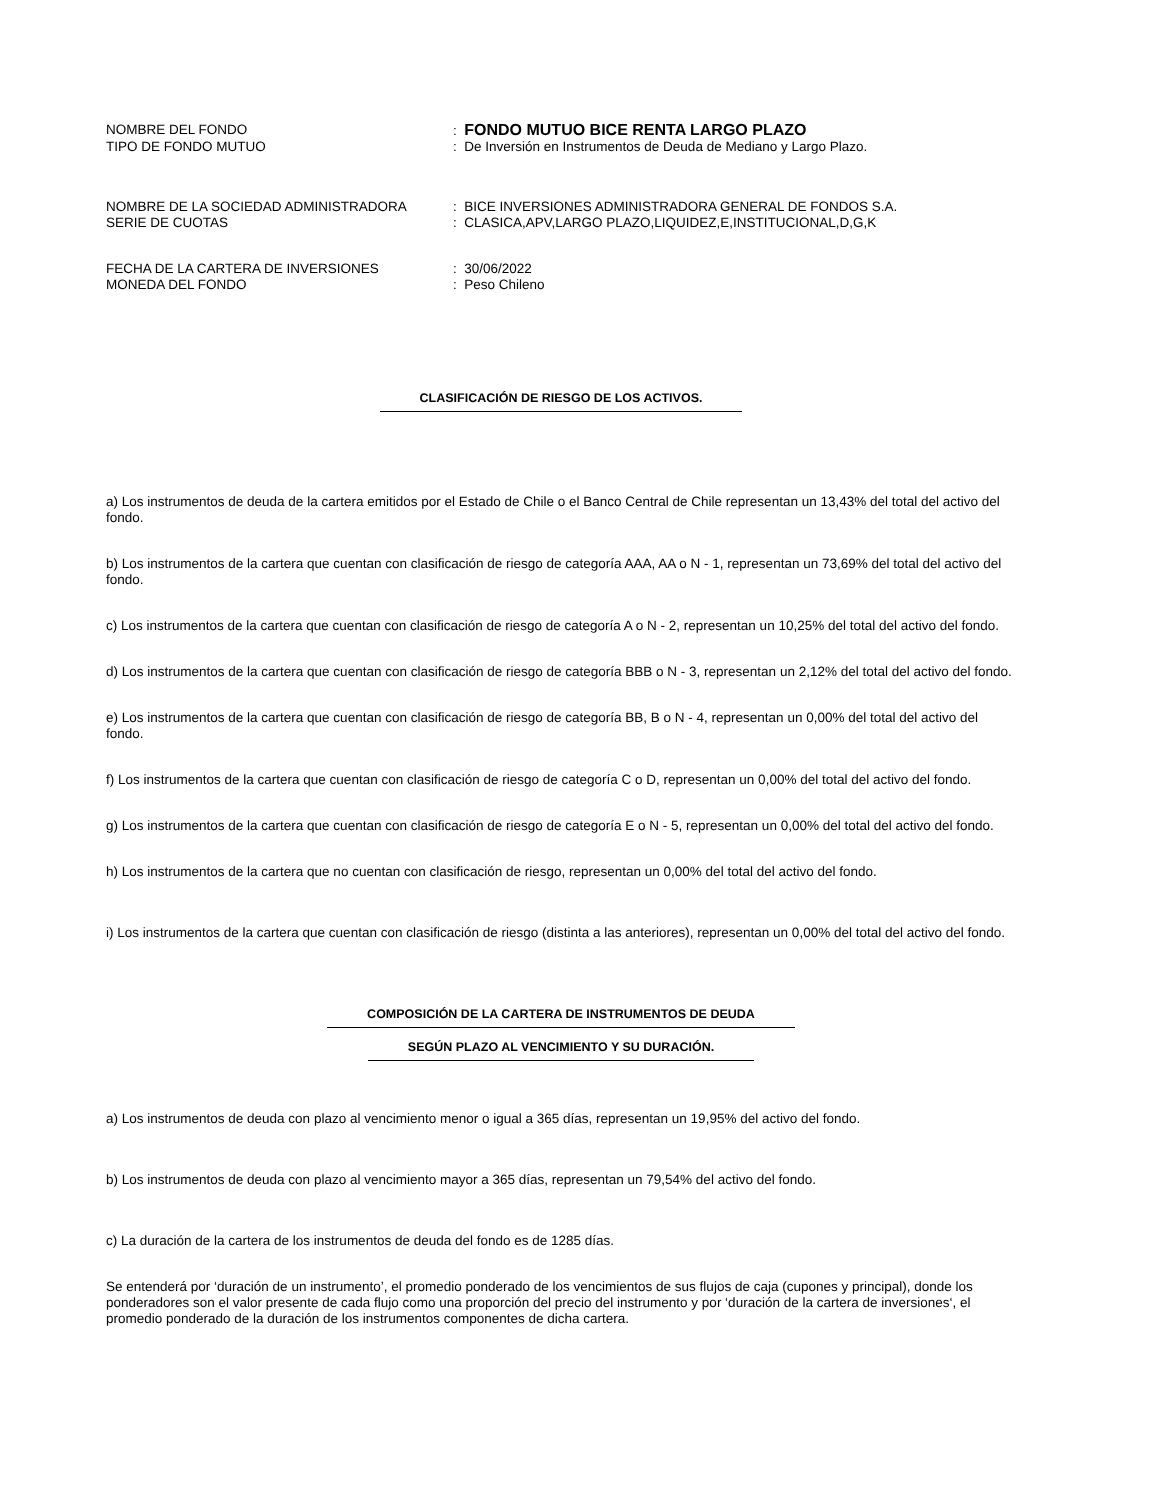NOMBRE DEL FONDO : FONDO MUTUO BICE RENTA LARGO PLAZO
TIPO DE FONDO MUTUO : De Inversión en Instrumentos de Deuda de Mediano y Largo Plazo.
NOMBRE DE LA SOCIEDAD ADMINISTRADORA : BICE INVERSIONES ADMINISTRADORA GENERAL DE FONDOS S.A.
SERIE DE CUOTAS : CLASICA,APV,LARGO PLAZO,LIQUIDEZ,E,INSTITUCIONAL,D,G,K
FECHA DE LA CARTERA DE INVERSIONES : 30/06/2022
MONEDA DEL FONDO : Peso Chileno
CLASIFICACIÓN DE RIESGO DE LOS ACTIVOS.
a) Los instrumentos de deuda de la cartera emitidos por el Estado de Chile o el Banco Central de Chile representan un 13,43% del total del activo del fondo.
b) Los instrumentos de la cartera que cuentan con clasificación de riesgo de categoría AAA, AA o N - 1, representan un 73,69% del total del activo del fondo.
c) Los instrumentos de la cartera que cuentan con clasificación de riesgo de categoría A o N - 2, representan un 10,25% del total del activo del fondo.
d) Los instrumentos de la cartera que cuentan con clasificación de riesgo de categoría BBB o N - 3, representan un 2,12% del total del activo del fondo.
e) Los instrumentos de la cartera que cuentan con clasificación de riesgo de categoría BB, B o N - 4, representan un 0,00% del total del activo del fondo.
f) Los instrumentos de la cartera que cuentan con clasificación de riesgo de categoría C o D, representan un 0,00% del total del activo del fondo.
g) Los instrumentos de la cartera que cuentan con clasificación de riesgo de categoría E o N - 5, representan un 0,00% del total del activo del fondo.
h) Los instrumentos de la cartera que no cuentan con clasificación de riesgo, representan un 0,00% del total del activo del fondo.
i) Los instrumentos de la cartera que cuentan con clasificación de riesgo (distinta a las anteriores), representan un 0,00% del total del activo del fondo.
COMPOSICIÓN DE LA CARTERA DE INSTRUMENTOS DE DEUDA
SEGÚN PLAZO AL VENCIMIENTO Y SU DURACIÓN.
a) Los instrumentos de deuda con plazo al vencimiento menor o igual a 365 días, representan un 19,95% del activo del fondo.
b) Los instrumentos de deuda con plazo al vencimiento mayor a 365 días, representan un 79,54% del activo del fondo.
c) La duración de la cartera de los instrumentos de deuda del fondo es de 1285 días.
Se entenderá por ‘duración de un instrumento’, el promedio ponderado de los vencimientos de sus flujos de caja (cupones y principal), donde los ponderadores son el valor presente de cada flujo como una proporción del precio del instrumento y por ‘duración de la cartera de inversiones‘, el promedio ponderado de la duración de los instrumentos componentes de dicha cartera.